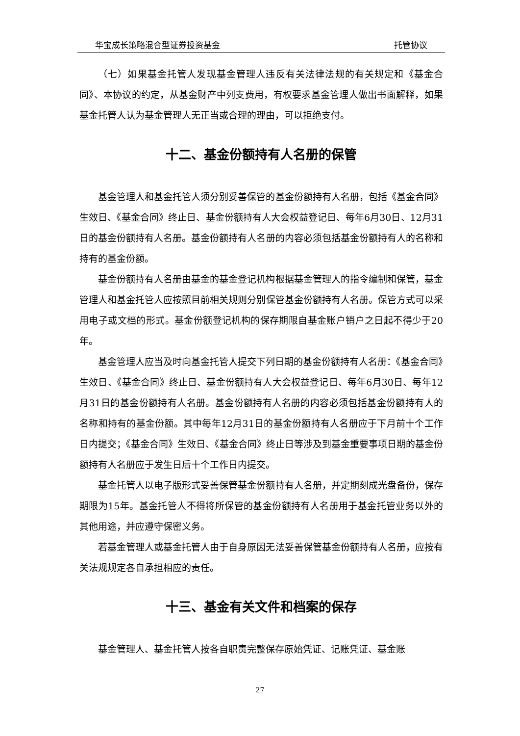华宝成长策略混合型证券投资基金 托管协议
（七）如果基金托管人发现基金管理人违反有关法律法规的有关规定和《基金合同》、本协议的约定，从基金财产中列支费用，有权要求基金管理人做出书面解释，如果基金托管人认为基金管理人无正当或合理的理由，可以拒绝支付。
十二、基金份额持有人名册的保管
基金管理人和基金托管人须分别妥善保管的基金份额持有人名册，包括《基金合同》生效日、《基金合同》终止日、基金份额持有人大会权益登记日、每年6月30日、12月31日的基金份额持有人名册。基金份额持有人名册的内容必须包括基金份额持有人的名称和持有的基金份额。
基金份额持有人名册由基金的基金登记机构根据基金管理人的指令编制和保管，基金管理人和基金托管人应按照目前相关规则分别保管基金份额持有人名册。保管方式可以采用电子或文档的形式。基金份额登记机构的保存期限自基金账户销户之日起不得少于20年。
基金管理人应当及时向基金托管人提交下列日期的基金份额持有人名册：《基金合同》生效日、《基金合同》终止日、基金份额持有人大会权益登记日、每年6月30日、每年12月31日的基金份额持有人名册。基金份额持有人名册的内容必须包括基金份额持有人的名称和持有的基金份额。其中每年12月31日的基金份额持有人名册应于下月前十个工作日内提交；《基金合同》生效日、《基金合同》终止日等涉及到基金重要事项日期的基金份额持有人名册应于发生日后十个工作日内提交。
基金托管人以电子版形式妥善保管基金份额持有人名册，并定期刻成光盘备份，保存期限为15年。基金托管人不得将所保管的基金份额持有人名册用于基金托管业务以外的其他用途，并应遵守保密义务。
若基金管理人或基金托管人由于自身原因无法妥善保管基金份额持有人名册，应按有关法规规定各自承担相应的责任。
十三、基金有关文件和档案的保存
基金管理人、基金托管人按各自职责完整保存原始凭证、记账凭证、基金账
27